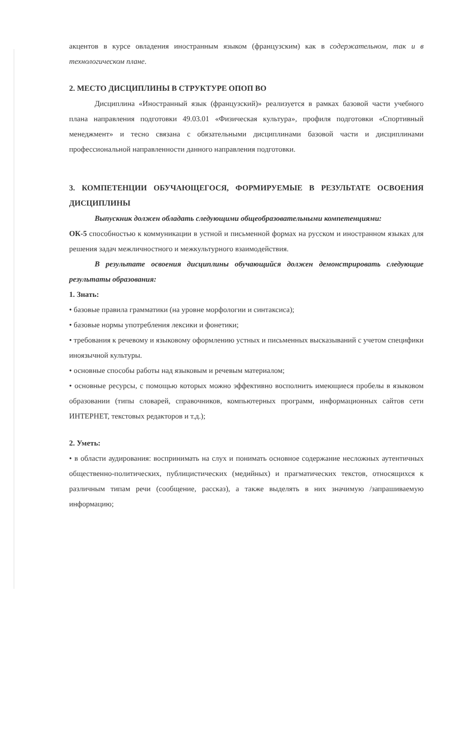акцентов в курсе овладения иностранным языком (французским) как в содержательном, так и в технологическом плане.
2. МЕСТО ДИСЦИПЛИНЫ В СТРУКТУРЕ ОПОП ВО
Дисциплина «Иностранный язык (французский)» реализуется в рамках базовой части учебного плана направления подготовки 49.03.01 «Физическая культура», профиля подготовки «Спортивный менеджмент» и тесно связана с обязательными дисциплинами базовой части и дисциплинами профессиональной направленности данного направления подготовки.
3. КОМПЕТЕНЦИИ ОБУЧАЮЩЕГОСЯ, ФОРМИРУЕМЫЕ В РЕЗУЛЬТАТЕ ОСВОЕНИЯ ДИСЦИПЛИНЫ
Выпускник должен обладать следующими общеобразовательными компетенциями:
ОК-5 способностью к коммуникации в устной и письменной формах на русском и иностранном языках для решения задач межличностного и межкультурного взаимодействия.
В результате освоения дисциплины обучающийся должен демонстрировать следующие результаты образования:
1. Знать:
• базовые правила грамматики (на уровне морфологии и синтаксиса);
• базовые нормы употребления лексики и фонетики;
• требования к речевому и языковому оформлению устных и письменных высказываний с учетом специфики иноязычной культуры.
• основные способы работы над языковым и речевым материалом;
• основные ресурсы, с помощью которых можно эффективно восполнить имеющиеся пробелы в языковом образовании (типы словарей, справочников, компьютерных программ, информационных сайтов сети ИНТЕРНЕТ, текстовых редакторов и т.д.);
2. Уметь:
• в области аудирования: воспринимать на слух и понимать основное содержание несложных аутентичных общественно-политических, публицистических (медийных) и прагматических текстов, относящихся к различным типам речи (сообщение, рассказ), а также выделять в них значимую /запрашиваемую информацию;